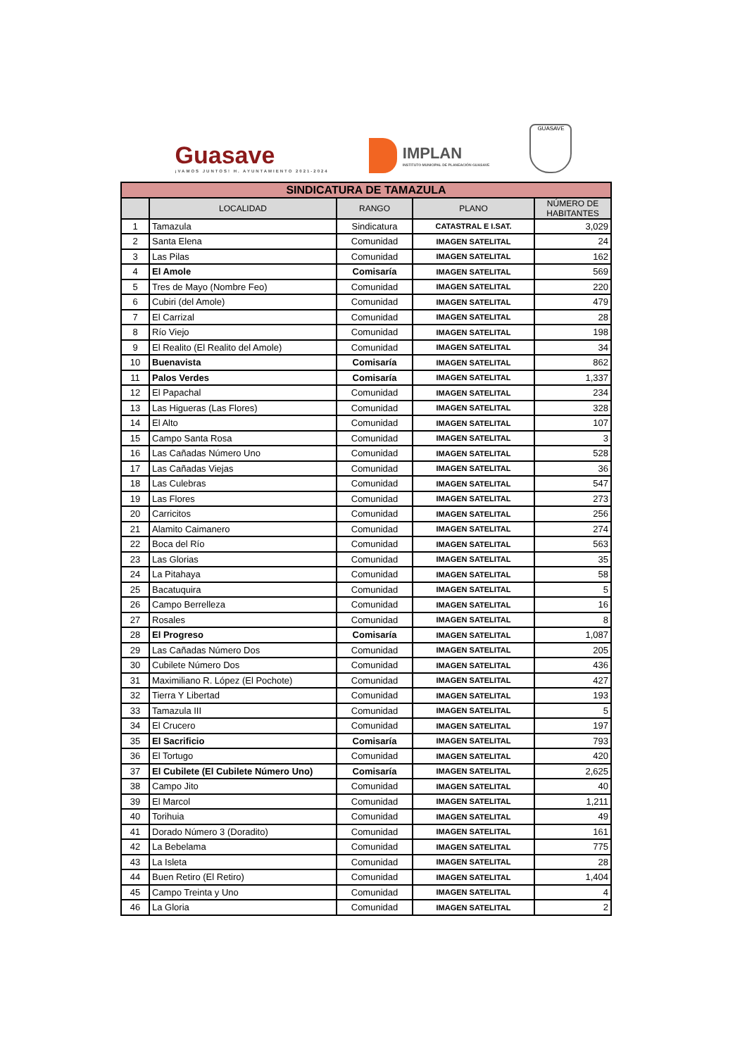Guasave
¡VAMOS JUNTOS! H. AYUNTAMIENTO 2021-2024
IMPLAN
INSTITUTO MUNICIPAL DE PLANEACIÓN GUASAVE
GUASAVE
| SINDICATURA DE TAMAZULA | | | | |
| | LOCALIDAD | RANGO | PLANO | NÚMERO DE HABITANTES |
| 1 | Tamazula | Sindicatura | CATASTRAL E I.SAT. | 3,029 |
| 2 | Santa Elena | Comunidad | IMAGEN SATELITAL | 24 |
| 3 | Las Pilas | Comunidad | IMAGEN SATELITAL | 162 |
| 4 | El Amole | Comisaría | IMAGEN SATELITAL | 569 |
| 5 | Tres de Mayo (Nombre Feo) | Comunidad | IMAGEN SATELITAL | 220 |
| 6 | Cubiri (del Amole) | Comunidad | IMAGEN SATELITAL | 479 |
| 7 | El Carrizal | Comunidad | IMAGEN SATELITAL | 28 |
| 8 | Río Viejo | Comunidad | IMAGEN SATELITAL | 198 |
| 9 | El Realito (El Realito del Amole) | Comunidad | IMAGEN SATELITAL | 34 |
| 10 | Buenavista | Comisaría | IMAGEN SATELITAL | 862 |
| 11 | Palos Verdes | Comisaría | IMAGEN SATELITAL | 1,337 |
| 12 | El Papachal | Comunidad | IMAGEN SATELITAL | 234 |
| 13 | Las Higueras (Las Flores) | Comunidad | IMAGEN SATELITAL | 328 |
| 14 | El Alto | Comunidad | IMAGEN SATELITAL | 107 |
| 15 | Campo Santa Rosa | Comunidad | IMAGEN SATELITAL | 3 |
| 16 | Las Cañadas Número Uno | Comunidad | IMAGEN SATELITAL | 528 |
| 17 | Las Cañadas Viejas | Comunidad | IMAGEN SATELITAL | 36 |
| 18 | Las Culebras | Comunidad | IMAGEN SATELITAL | 547 |
| 19 | Las Flores | Comunidad | IMAGEN SATELITAL | 273 |
| 20 | Carricitos | Comunidad | IMAGEN SATELITAL | 256 |
| 21 | Alamito Caimanero | Comunidad | IMAGEN SATELITAL | 274 |
| 22 | Boca del Río | Comunidad | IMAGEN SATELITAL | 563 |
| 23 | Las Glorias | Comunidad | IMAGEN SATELITAL | 35 |
| 24 | La Pitahaya | Comunidad | IMAGEN SATELITAL | 58 |
| 25 | Bacatuquira | Comunidad | IMAGEN SATELITAL | 5 |
| 26 | Campo Berrelleza | Comunidad | IMAGEN SATELITAL | 16 |
| 27 | Rosales | Comunidad | IMAGEN SATELITAL | 8 |
| 28 | El Progreso | Comisaría | IMAGEN SATELITAL | 1,087 |
| 29 | Las Cañadas Número Dos | Comunidad | IMAGEN SATELITAL | 205 |
| 30 | Cubilete Número Dos | Comunidad | IMAGEN SATELITAL | 436 |
| 31 | Maximiliano R. López (El Pochote) | Comunidad | IMAGEN SATELITAL | 427 |
| 32 | Tierra Y Libertad | Comunidad | IMAGEN SATELITAL | 193 |
| 33 | Tamazula III | Comunidad | IMAGEN SATELITAL | 5 |
| 34 | El Crucero | Comunidad | IMAGEN SATELITAL | 197 |
| 35 | El Sacrificio | Comisaría | IMAGEN SATELITAL | 793 |
| 36 | El Tortugo | Comunidad | IMAGEN SATELITAL | 420 |
| 37 | El Cubilete (El Cubilete Número Uno) | Comisaría | IMAGEN SATELITAL | 2,625 |
| 38 | Campo Jito | Comunidad | IMAGEN SATELITAL | 40 |
| 39 | El Marcol | Comunidad | IMAGEN SATELITAL | 1,211 |
| 40 | Torihuia | Comunidad | IMAGEN SATELITAL | 49 |
| 41 | Dorado Número 3 (Doradito) | Comunidad | IMAGEN SATELITAL | 161 |
| 42 | La Bebelama | Comunidad | IMAGEN SATELITAL | 775 |
| 43 | La Isleta | Comunidad | IMAGEN SATELITAL | 28 |
| 44 | Buen Retiro (El Retiro) | Comunidad | IMAGEN SATELITAL | 1,404 |
| 45 | Campo Treinta y Uno | Comunidad | IMAGEN SATELITAL | 4 |
| 46 | La Gloria | Comunidad | IMAGEN SATELITAL | 2 |